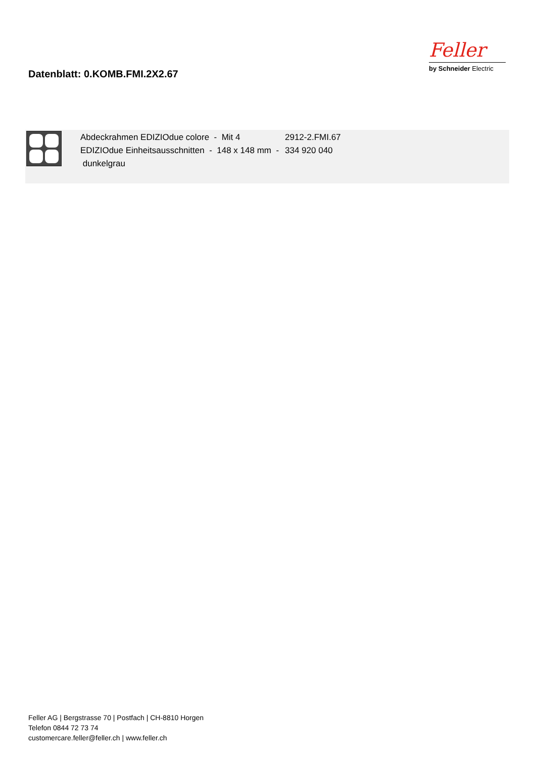Datenblatt: 0.KOMB.FMI.2X2.67
Feller
by Schneider Electric
| | Abdeckrahmen EDIZIOdue colore - Mit 4 EDIZIOdue Einheitsausschnitten - 148 x 148 mm - dunkelgrau | 2912-2.FMI.67 334 920 040 |
Feller AG | Bergstrasse 70 | Postfach | CH-8810 Horgen
Telefon 0844 72 73 74
customercare.feller@feller.ch | www.feller.ch